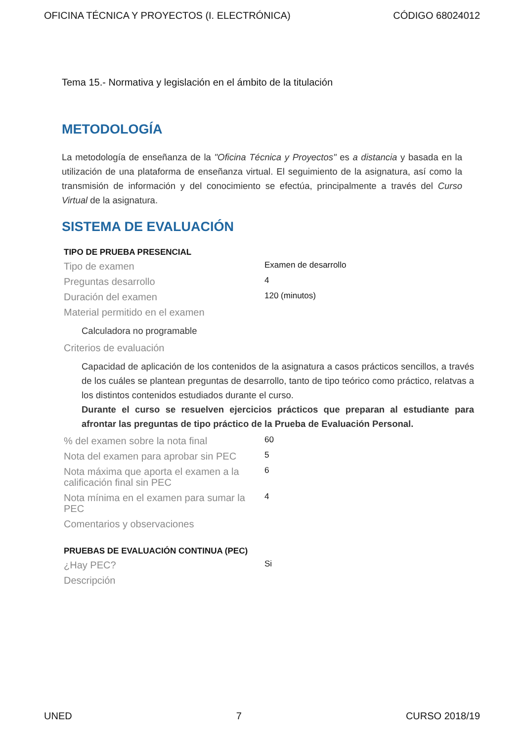OFICINA TÉCNICA Y PROYECTOS (I. ELECTRÓNICA) CÓDIGO 68024012
Tema 15.- Normativa y legislación en el ámbito de la titulación
METODOLOGÍA
La metodología de enseñanza de la "Oficina Técnica y Proyectos" es a distancia y basada en la utilización de una plataforma de enseñanza virtual. El seguimiento de la asignatura, así como la transmisión de información y del conocimiento se efectúa, principalmente a través del Curso Virtual de la asignatura.
SISTEMA DE EVALUACIÓN
TIPO DE PRUEBA PRESENCIAL
| Tipo de examen | Examen de desarrollo |
| Preguntas desarrollo | 4 |
| Duración del examen | 120 (minutos) |
| Material permitido en el examen | |
| Calculadora no programable | |
| Criterios de evaluación | |
| Capacidad de aplicación de los contenidos de la asignatura a casos prácticos sencillos, a través de los cuáles se plantean preguntas de desarrollo, tanto de tipo teórico como práctico, relatvas a los distintos contenidos estudiados durante el curso. Durante el curso se resuelven ejercicios prácticos que preparan al estudiante para afrontar las preguntas de tipo práctico de la Prueba de Evaluación Personal. | |
| % del examen sobre la nota final | 60 |
| Nota del examen para aprobar sin PEC | 5 |
| Nota máxima que aporta el examen a la calificación final sin PEC | 6 |
| Nota mínima en el examen para sumar la PEC | 4 |
| Comentarios y observaciones | |
PRUEBAS DE EVALUACIÓN CONTINUA (PEC)
| ¿Hay PEC? | Si |
| Descripción | |
UNED 7 CURSO 2018/19